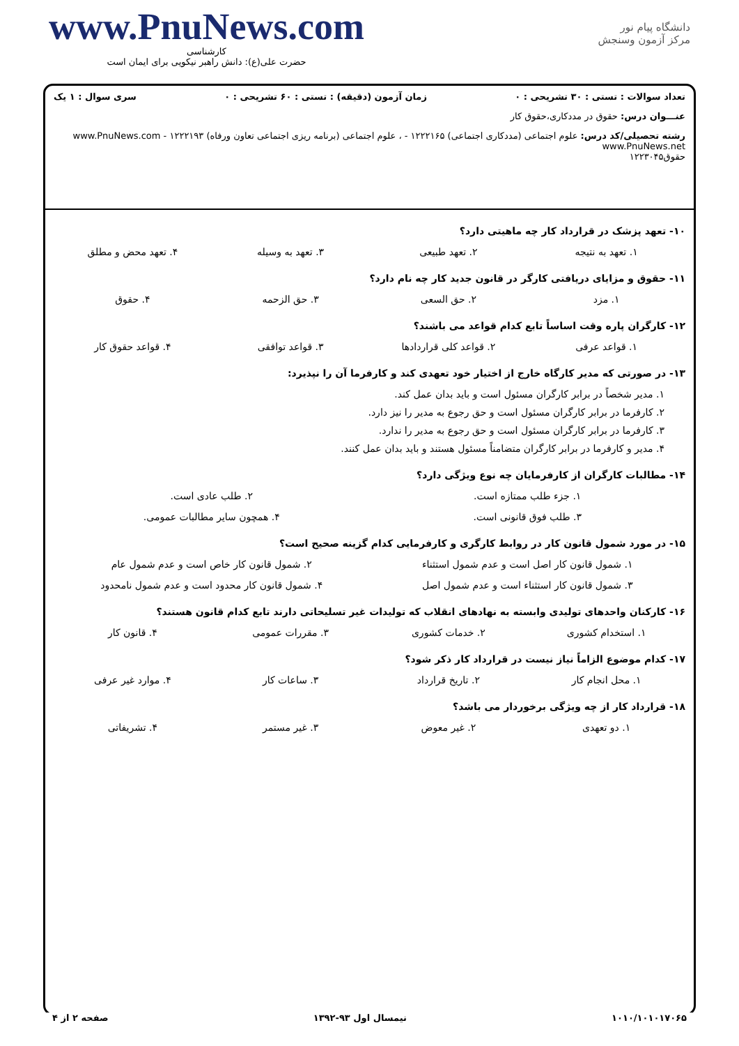www.PnuNews.com
کارشناسی
حضرت علی(ع): دانش راهبر نیکویی برای ایمان است
دانشگاه پیام نور
مرکز آزمون وسنجش
تعداد سوالات : تستی : ۳۰ تشریحی : ۰ زمان آزمون (دقیقه) : تستی : ۶۰ تشریحی : ۰ سری سوال : ۱ یک
عنـــوان درس: حقوق در مددکاری،حقوق کار
رشته تحصیلی/کد درس: علوم اجتماعی (مددکاری اجتماعی) ۱۲۲۲۱۶۵ - ، علوم اجتماعی (برنامه ریزی اجتماعی تعاون ورفاه) ۱۲۲۲۱۹۳ - www.PnuNews.com www.PnuNews.net
حقوق۱۲۲۳۰۴۵
۱۰- تعهد پزشک در قرارداد کار چه ماهیتی دارد؟
۱. تعهد به نتیجه ۲. تعهد طبیعی ۳. تعهد به وسیله ۴. تعهد محض و مطلق
۱۱- حقوق و مزایای دریافتی کارگر در قانون جدید کار چه نام دارد؟
۱. مزد ۲. حق السعی ۳. حق الزحمه ۴. حقوق
۱۲- کارگران پاره وقت اساساً تابع کدام قواعد می باشند؟
۱. قواعد عرفی ۲. قواعد کلی قراردادها ۳. قواعد توافقی ۴. قواعد حقوق کار
۱۳- در صورتی که مدیر کارگاه خارج از اختیار خود تعهدی کند و کارفرما آن را نپذیرد:
۱. مدیر شخصاً در برابر کارگران مسئول است و باید بدان عمل کند.
۲. کارفرما در برابر کارگران مسئول است و حق رجوع به مدیر را نیز دارد.
۳. کارفرما در برابر کارگران مسئول است و حق رجوع به مدیر را ندارد.
۴. مدیر و کارفرما در برابر کارگران متضامناً مسئول هستند و باید بدان عمل کنند.
۱۴- مطالبات کارگران از کارفرمایان چه نوع ویژگی دارد؟
۱. جزء طلب ممتازه است. ۲. طلب عادی است.
۳. طلب فوق قانونی است. ۴. همچون سایر مطالبات عمومی.
۱۵- در مورد شمول قانون کار در روابط کارگری و کارفرمایی کدام گزینه صحیح است؟
۱. شمول قانون کار اصل است و عدم شمول استثناء ۲. شمول قانون کار خاص است و عدم شمول عام
۳. شمول قانون کار استثناء است و عدم شمول اصل ۴. شمول قانون کار محدود است و عدم شمول نامحدود
۱۶- کارکنان واحدهای تولیدی وابسته به نهادهای انقلاب که تولیدات غیر تسلیحاتی دارند تابع کدام قانون هستند؟
۱. استخدام کشوری ۲. خدمات کشوری ۳. مقررات عمومی ۴. قانون کار
۱۷- کدام موضوع الزاماً نیاز نیست در قرارداد کار ذکر شود؟
۱. محل انجام کار ۲. تاریخ قرارداد ۳. ساعات کار ۴. موارد غیر عرفی
۱۸- قرارداد کار از چه ویژگی برخوردار می باشد؟
۱. دو تعهدی ۲. غیر معوض ۳. غیر مستمر ۴. تشریفاتی
۱۰۱۰/۱۰۱۰۱۷۰۶۵ نیمسال اول ۹۳-۱۳۹۲ صفحه ۲ از ۴